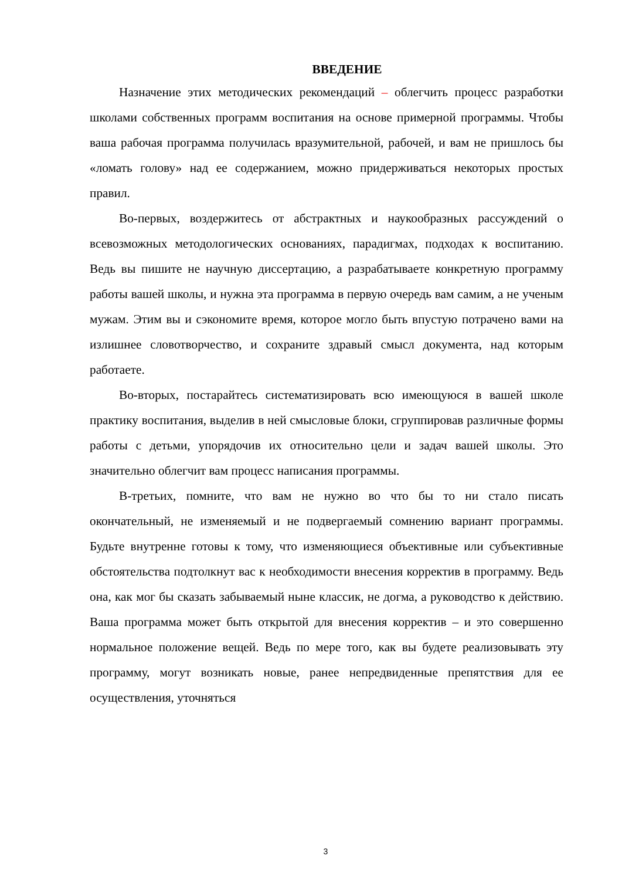ВВЕДЕНИЕ
Назначение этих методических рекомендаций – облегчить процесс разработки школами собственных программ воспитания на основе примерной программы. Чтобы ваша рабочая программа получилась вразумительной, рабочей, и вам не пришлось бы «ломать голову» над ее содержанием, можно придерживаться некоторых простых правил.
Во-первых, воздержитесь от абстрактных и наукообразных рассуждений о всевозможных методологических основаниях, парадигмах, подходах к воспитанию. Ведь вы пишите не научную диссертацию, а разрабатываете конкретную программу работы вашей школы, и нужна эта программа в первую очередь вам самим, а не ученым мужам. Этим вы и сэкономите время, которое могло быть впустую потрачено вами на излишнее словотворчество, и сохраните здравый смысл документа, над которым работаете.
Во-вторых, постарайтесь систематизировать всю имеющуюся в вашей школе практику воспитания, выделив в ней смысловые блоки, сгруппировав различные формы работы с детьми, упорядочив их относительно цели и задач вашей школы. Это значительно облегчит вам процесс написания программы.
В-третьих, помните, что вам не нужно во что бы то ни стало писать окончательный, не изменяемый и не подвергаемый сомнению вариант программы. Будьте внутренне готовы к тому, что изменяющиеся объективные или субъективные обстоятельства подтолкнут вас к необходимости внесения корректив в программу. Ведь она, как мог бы сказать забываемый ныне классик, не догма, а руководство к действию. Ваша программа может быть открытой для внесения корректив – и это совершенно нормальное положение вещей. Ведь по мере того, как вы будете реализовывать эту программу, могут возникать новые, ранее непредвиденные препятствия для ее осуществления, уточняться
3